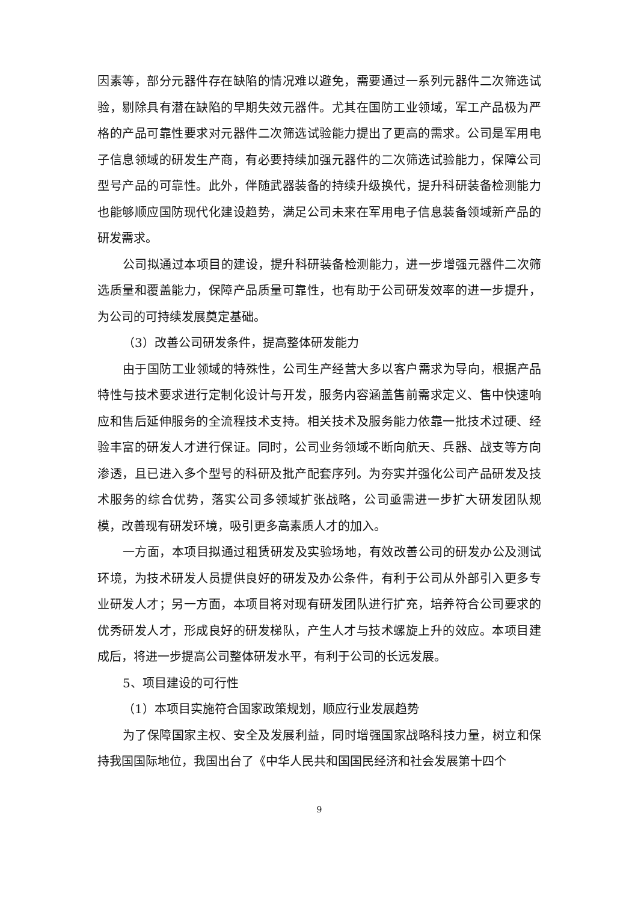因素等，部分元器件存在缺陷的情况难以避免，需要通过一系列元器件二次筛选试验，剔除具有潜在缺陷的早期失效元器件。尤其在国防工业领域，军工产品极为严格的产品可靠性要求对元器件二次筛选试验能力提出了更高的需求。公司是军用电子信息领域的研发生产商，有必要持续加强元器件的二次筛选试验能力，保障公司型号产品的可靠性。此外，伴随武器装备的持续升级换代，提升科研装备检测能力也能够顺应国防现代化建设趋势，满足公司未来在军用电子信息装备领域新产品的研发需求。
公司拟通过本项目的建设，提升科研装备检测能力，进一步增强元器件二次筛选质量和覆盖能力，保障产品质量可靠性，也有助于公司研发效率的进一步提升，为公司的可持续发展奠定基础。
（3）改善公司研发条件，提高整体研发能力
由于国防工业领域的特殊性，公司生产经营大多以客户需求为导向，根据产品特性与技术要求进行定制化设计与开发，服务内容涵盖售前需求定义、售中快速响应和售后延伸服务的全流程技术支持。相关技术及服务能力依靠一批技术过硬、经验丰富的研发人才进行保证。同时，公司业务领域不断向航天、兵器、战支等方向渗透，且已进入多个型号的科研及批产配套序列。为夯实并强化公司产品研发及技术服务的综合优势，落实公司多领域扩张战略，公司亟需进一步扩大研发团队规模，改善现有研发环境，吸引更多高素质人才的加入。
一方面，本项目拟通过租赁研发及实验场地，有效改善公司的研发办公及测试环境，为技术研发人员提供良好的研发及办公条件，有利于公司从外部引入更多专业研发人才；另一方面，本项目将对现有研发团队进行扩充，培养符合公司要求的优秀研发人才，形成良好的研发梯队，产生人才与技术螺旋上升的效应。本项目建成后，将进一步提高公司整体研发水平，有利于公司的长远发展。
5、项目建设的可行性
（1）本项目实施符合国家政策规划，顺应行业发展趋势
为了保障国家主权、安全及发展利益，同时增强国家战略科技力量，树立和保持我国国际地位，我国出台了《中华人民共和国国民经济和社会发展第十四个
9